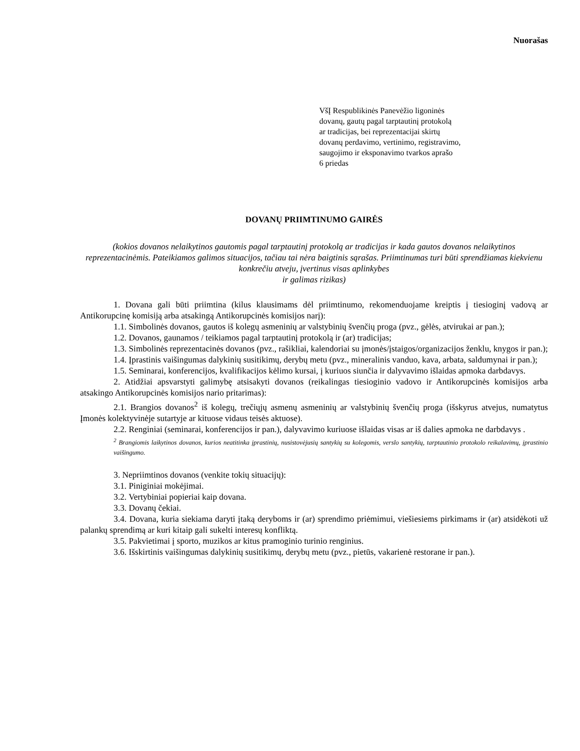Nuorašas
VšĮ Respublikinės Panevėžio ligoninės
dovanų, gautų pagal tarptautinį protokolą
ar tradicijas, bei reprezentacijai skirtų
dovanų perdavimo, vertinimo, registravimo,
saugojimo ir eksponavimo tvarkos aprašo
6 priedas
DOVANŲ PRIIMTINUMO GAIRĖS
(kokios dovanos nelaikytinos gautomis pagal tarptautinį protokolą ar tradicijas ir kada gautos dovanos nelaikytinos reprezentacinėmis. Pateikiamos galimos situacijos, tačiau tai nėra baigtinis sąrašas. Priimtinumas turi būti sprendžiamas kiekvienu konkrečiu atveju, įvertinus visas aplinkybes
ir galimas rizikas)
1. Dovana gali būti priimtina (kilus klausimams dėl priimtinumo, rekomenduojame kreiptis į tiesioginį vadovą ar Antikorupcinę komisiją arba atsakingą Antikorupcinės komisijos narį):
1.1. Simbolinės dovanos, gautos iš kolegų asmeninių ar valstybinių švenčių proga (pvz., gėlės, atvirukai ar pan.);
1.2. Dovanos, gaunamos / teikiamos pagal tarptautinį protokolą ir (ar) tradicijas;
1.3. Simbolinės reprezentacinės dovanos (pvz., rašikliai, kalendoriai su įmonės/įstaigos/organizacijos ženklu, knygos ir pan.);
1.4. Įprastinis vaišingumas dalykinių susitikimų, derybų metu (pvz., mineralinis vanduo, kava, arbata, saldumynai ir pan.);
1.5. Seminarai, konferencijos, kvalifikacijos kėlimo kursai, į kuriuos siunčia ir dalyvavimo išlaidas apmoka darbdavys.
2. Atidžiai apsvarstyti galimybę atsisakyti dovanos (reikalingas tiesioginio vadovo ir Antikorupcinės komisijos arba atsakingo Antikorupcinės komisijos nario pritarimas):
2.1. Brangios dovanos<sup>2</sup> iš kolegų, trečiųjų asmenų asmeninių ar valstybinių švenčių proga (išskyrus atvejus, numatytus Įmonės kolektyvinėje sutartyje ar kituose vidaus teisės aktuose).
2.2. Renginiai (seminarai, konferencijos ir pan.), dalyvavimo kuriuose išlaidas visas ar iš dalies apmoka ne darbdavys .
<sup>2</sup> Brangiomis laikytinos dovanos, kurios neatitinka įprastinių, nusistovėjusių santykių su kolegomis, verslo santykių, tarptautinio protokolo reikalavimų, įprastinio vaišingumo.
3. Nepriimtinos dovanos (venkite tokių situacijų):
3.1. Piniginiai mokėjimai.
3.2. Vertybiniai popieriai kaip dovana.
3.3. Dovanų čekiai.
3.4. Dovana, kuria siekiama daryti įtaką deryboms ir (ar) sprendimo priėmimui, viešiesiems pirkimams ir (ar) atsidėkoti už palankų sprendimą ar kuri kitaip gali sukelti interesų konfliktą.
3.5. Pakvietimai į sporto, muzikos ar kitus pramoginio turinio renginius.
3.6. Išskirtinis vaišingumas dalykinių susitikimų, derybų metu (pvz., pietūs, vakarienė restorane ir pan.).